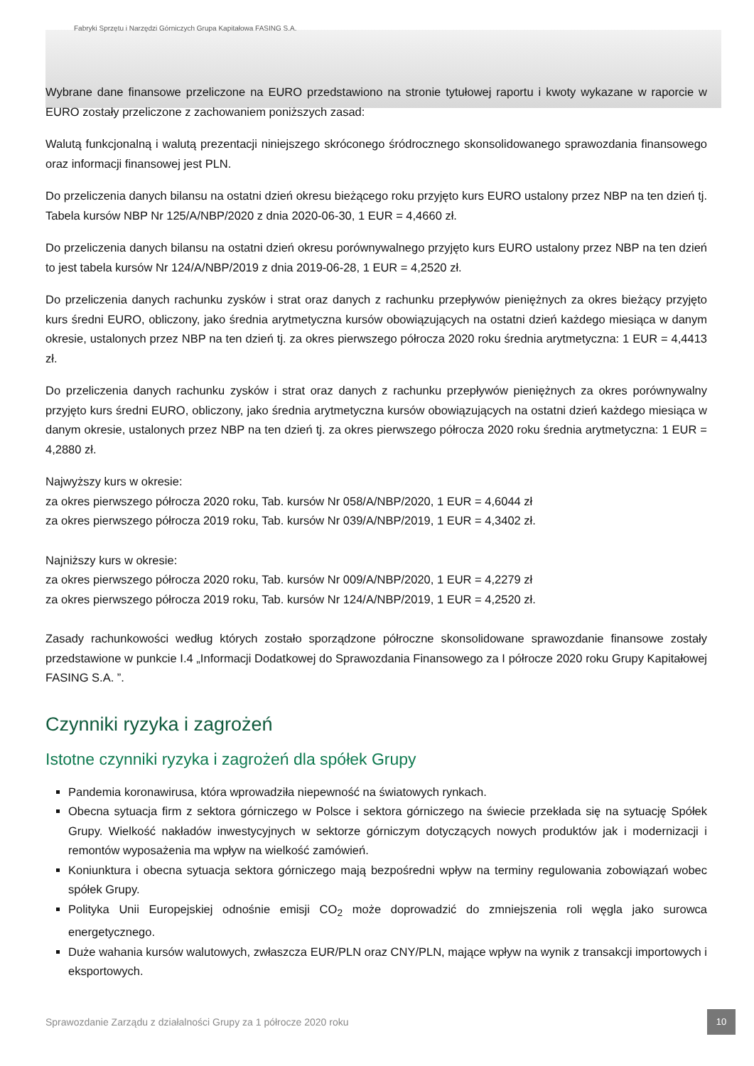Fabryki Sprzętu i Narzędzi Górniczych Grupa Kapitałowa FASING S.A.
Wybrane dane finansowe przeliczone na EURO przedstawiono na stronie tytułowej raportu i kwoty wykazane w raporcie w EURO zostały przeliczone z zachowaniem poniższych zasad:
Walutą funkcjonalną i walutą prezentacji niniejszego skróconego śródrocznego skonsolidowanego sprawozdania finansowego oraz informacji finansowej jest PLN.
Do przeliczenia danych bilansu na ostatni dzień okresu bieżącego roku przyjęto kurs EURO ustalony przez NBP na ten dzień tj. Tabela kursów NBP Nr 125/A/NBP/2020 z dnia 2020-06-30, 1 EUR = 4,4660 zł.
Do przeliczenia danych bilansu na ostatni dzień okresu porównywalnego przyjęto kurs EURO ustalony przez NBP na ten dzień to jest tabela kursów Nr 124/A/NBP/2019 z dnia 2019-06-28, 1 EUR = 4,2520 zł.
Do przeliczenia danych rachunku zysków i strat oraz danych z rachunku przepływów pieniężnych za okres bieżący przyjęto kurs średni EURO, obliczony, jako średnia arytmetyczna kursów obowiązujących na ostatni dzień każdego miesiąca w danym okresie, ustalonych przez NBP na ten dzień tj. za okres pierwszego półrocza 2020 roku średnia arytmetyczna: 1 EUR = 4,4413 zł.
Do przeliczenia danych rachunku zysków i strat oraz danych z rachunku przepływów pieniężnych za okres porównywalny przyjęto kurs średni EURO, obliczony, jako średnia arytmetyczna kursów obowiązujących na ostatni dzień każdego miesiąca w danym okresie, ustalonych przez NBP na ten dzień tj. za okres pierwszego półrocza 2020 roku średnia arytmetyczna: 1 EUR = 4,2880 zł.
Najwyższy kurs w okresie:
za okres pierwszego półrocza 2020 roku, Tab. kursów Nr 058/A/NBP/2020, 1 EUR = 4,6044 zł
za okres pierwszego półrocza 2019 roku, Tab. kursów Nr 039/A/NBP/2019, 1 EUR = 4,3402 zł.
Najniższy kurs w okresie:
za okres pierwszego półrocza 2020 roku, Tab. kursów Nr 009/A/NBP/2020, 1 EUR = 4,2279 zł
za okres pierwszego półrocza 2019 roku, Tab. kursów Nr 124/A/NBP/2019, 1 EUR = 4,2520 zł.
Zasady rachunkowości według których zostało sporządzone półroczne skonsolidowane sprawozdanie finansowe zostały przedstawione w punkcie I.4 „Informacji Dodatkowej do Sprawozdania Finansowego za I półrocze 2020 roku Grupy Kapitałowej FASING S.A. ”.
Czynniki ryzyka i zagrożeń
Istotne czynniki ryzyka i zagrożeń dla spółek Grupy
Pandemia koronawirusa, która wprowadziła niepewność na światowych rynkach.
Obecna sytuacja firm z sektora górniczego w Polsce i sektora górniczego na świecie przekłada się na sytuację Spółek Grupy. Wielkość nakładów inwestycyjnych w sektorze górniczym dotyczących nowych produktów jak i modernizacji i remontów wyposażenia ma wpływ na wielkość zamówień.
Koniunktura i obecna sytuacja sektora górniczego mają bezpośredni wpływ na terminy regulowania zobowiązań wobec spółek Grupy.
Polityka Unii Europejskiej odnośnie emisji CO<sub>2</sub> może doprowadzić do zmniejszenia roli węgla jako surowca energetycznego.
Duże wahania kursów walutowych, zwłaszcza EUR/PLN oraz CNY/PLN, mające wpływ na wynik z transakcji importowych i eksportowych.
Sprawozdanie Zarządu z działalności Grupy za 1 półrocze 2020 roku
10